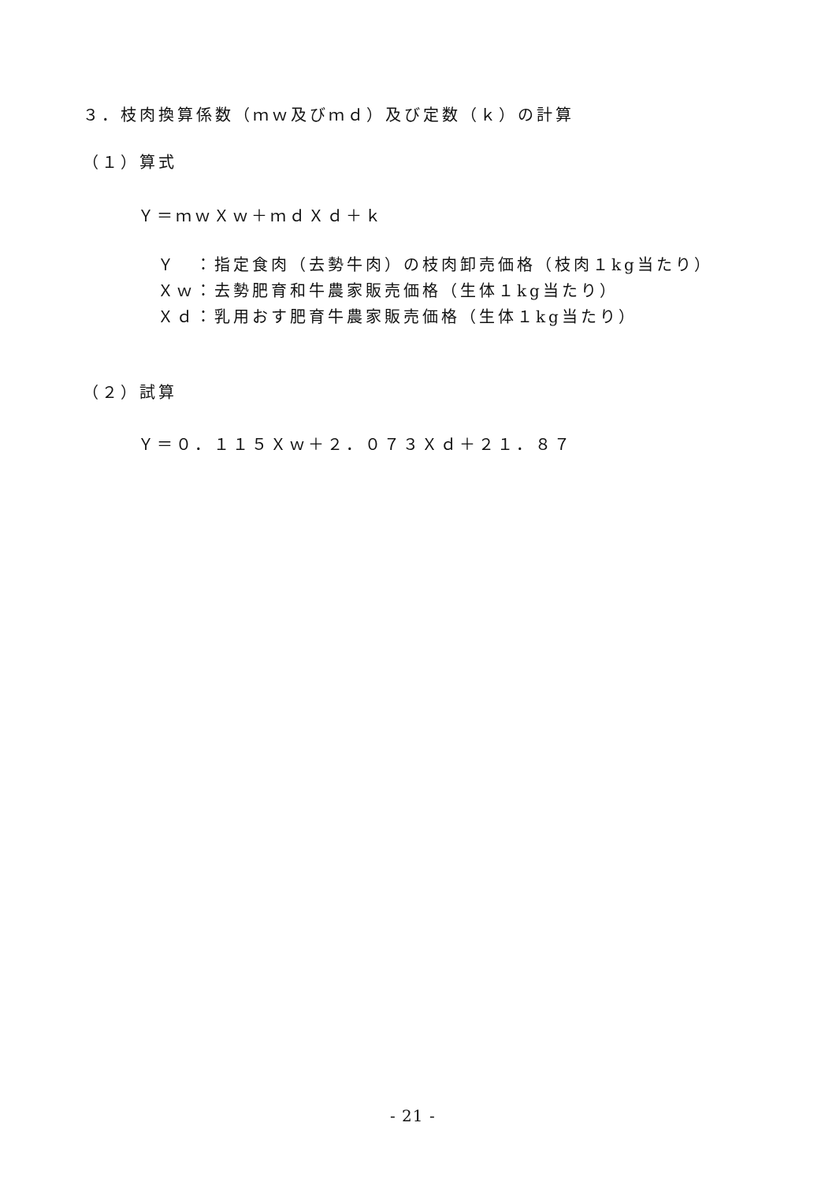３．枝肉換算係数（ｍｗ及びｍｄ）及び定数（ｋ）の計算
（１）算式
Ｙ＝ｍｗＸｗ＋ｍｄＸｄ＋ｋ
Ｙ　：指定食肉（去勢牛肉）の枝肉卸売価格（枝肉１kg当たり）
Ｘｗ：去勢肥育和牛農家販売価格（生体１kg当たり）
Ｘｄ：乳用おす肥育牛農家販売価格（生体１kg当たり）
（２）試算
Ｙ＝０．１１５Ｘｗ＋２．０７３Ｘｄ＋２１．８７
- 21 -